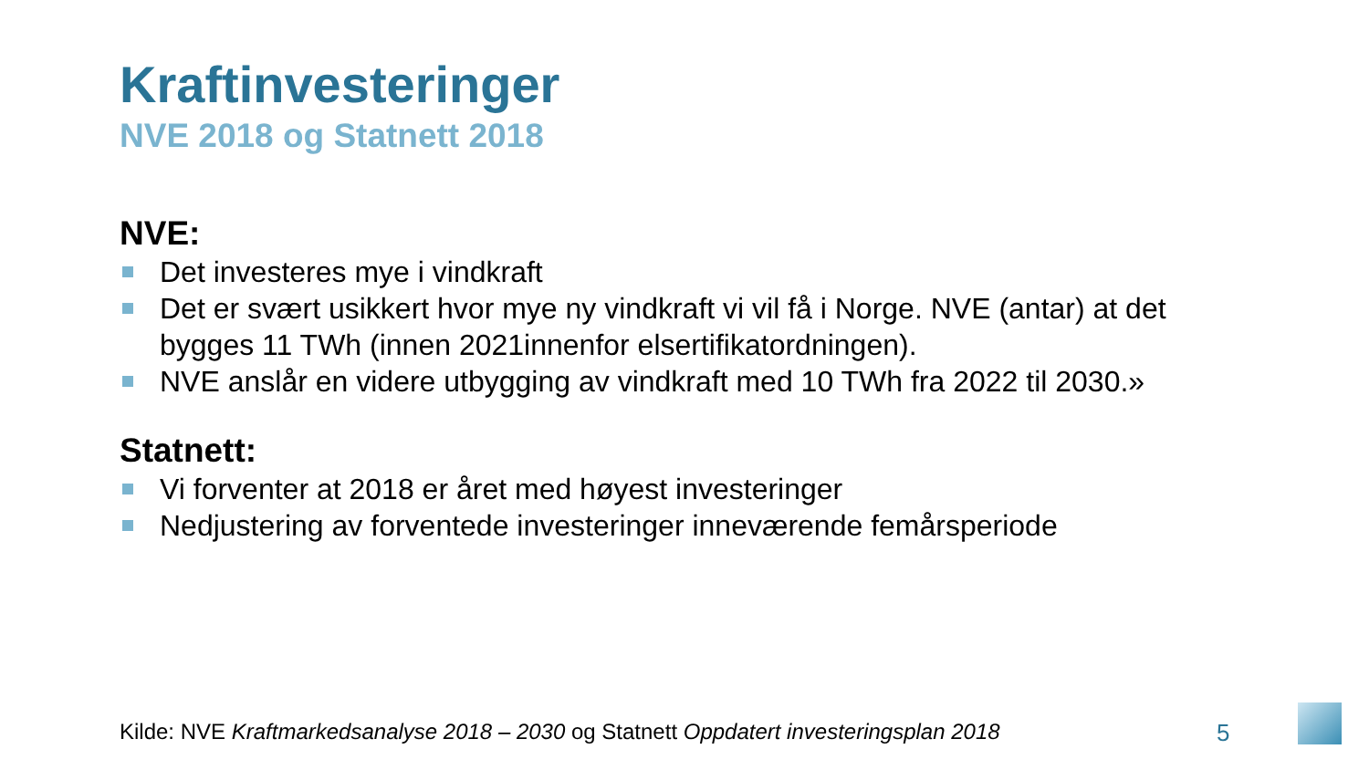Kraftinvesteringer
NVE 2018 og Statnett 2018
NVE:
Det investeres mye i vindkraft
Det er svært usikkert hvor mye ny vindkraft vi vil få i Norge. NVE (antar) at det bygges 11 TWh (innen 2021innenfor elsertifikatordningen).
NVE anslår en videre utbygging av vindkraft med 10 TWh fra 2022 til 2030.»
Statnett:
Vi forventer at 2018 er året med høyest investeringer
Nedjustering av forventede investeringer inneværende femårsperiode
Kilde: NVE Kraftmarkedsanalyse 2018 – 2030 og Statnett Oppdatert investeringsplan 2018
5